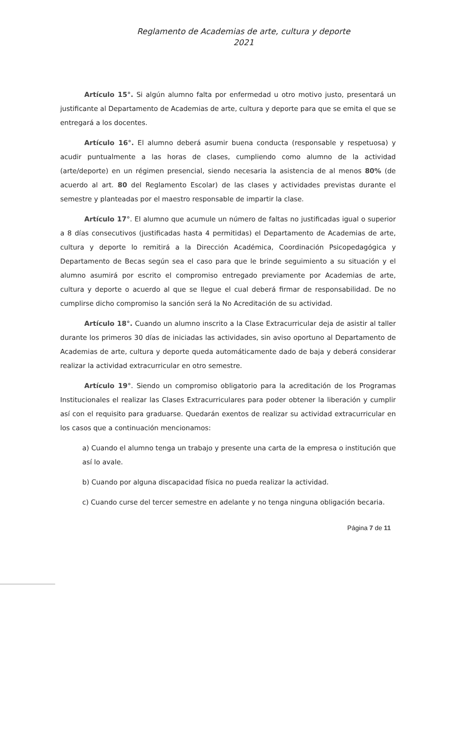Reglamento de Academias de arte, cultura y deporte
2021
Artículo 15°. Si algún alumno falta por enfermedad u otro motivo justo, presentará un justificante al Departamento de Academias de arte, cultura y deporte para que se emita el que se entregará a los docentes.
Artículo 16°. El alumno deberá asumir buena conducta (responsable y respetuosa) y acudir puntualmente a las horas de clases, cumpliendo como alumno de la actividad (arte/deporte) en un régimen presencial, siendo necesaria la asistencia de al menos 80% (de acuerdo al art. 80 del Reglamento Escolar) de las clases y actividades previstas durante el semestre y planteadas por el maestro responsable de impartir la clase.
Artículo 17°. El alumno que acumule un número de faltas no justificadas igual o superior a 8 días consecutivos (justificadas hasta 4 permitidas) el Departamento de Academias de arte, cultura y deporte lo remitirá a la Dirección Académica, Coordinación Psicopedagógica y Departamento de Becas según sea el caso para que le brinde seguimiento a su situación y el alumno asumirá por escrito el compromiso entregado previamente por Academias de arte, cultura y deporte o acuerdo al que se llegue el cual deberá firmar de responsabilidad. De no cumplirse dicho compromiso la sanción será la No Acreditación de su actividad.
Artículo 18°. Cuando un alumno inscrito a la Clase Extracurricular deja de asistir al taller durante los primeros 30 días de iniciadas las actividades, sin aviso oportuno al Departamento de Academias de arte, cultura y deporte queda automáticamente dado de baja y deberá considerar realizar la actividad extracurricular en otro semestre.
Artículo 19°. Siendo un compromiso obligatorio para la acreditación de los Programas Institucionales el realizar las Clases Extracurriculares para poder obtener la liberación y cumplir así con el requisito para graduarse. Quedarán exentos de realizar su actividad extracurricular en los casos que a continuación mencionamos:
a) Cuando el alumno tenga un trabajo y presente una carta de la empresa o institución que así lo avale.
b) Cuando por alguna discapacidad física no pueda realizar la actividad.
c) Cuando curse del tercer semestre en adelante y no tenga ninguna obligación becaria.
Página 7 de 11